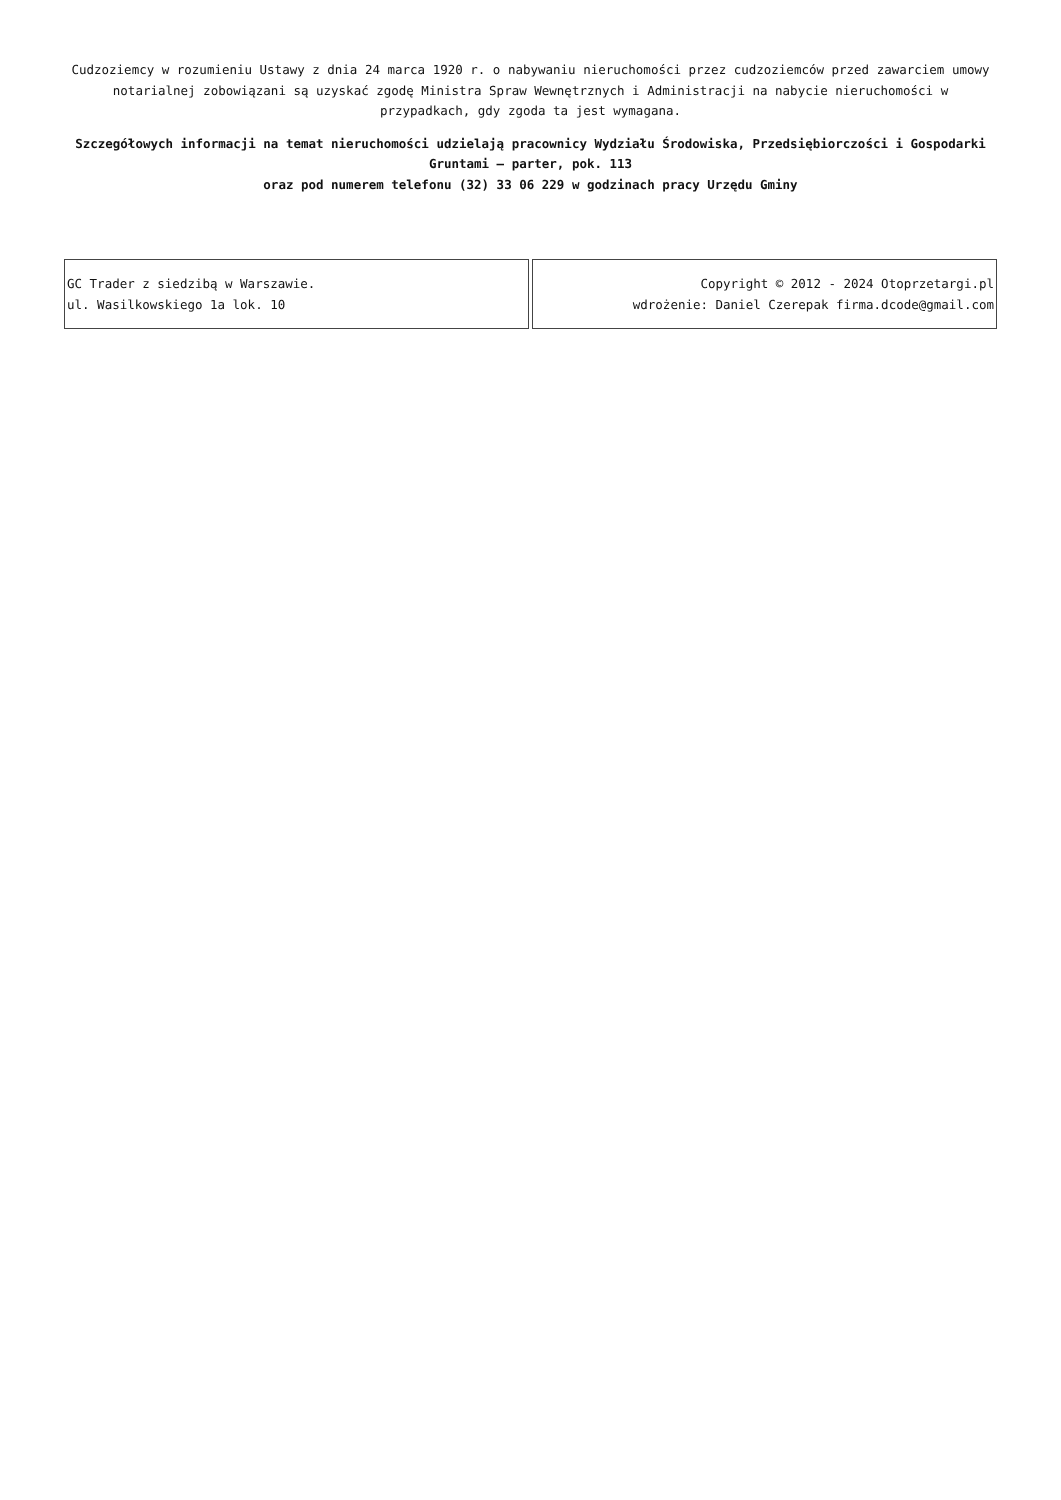Cudzoziemcy w rozumieniu Ustawy z dnia 24 marca 1920 r. o nabywaniu nieruchomości przez cudzoziemców przed zawarciem umowy notarialnej zobowiązani są uzyskać zgodę Ministra Spraw Wewnętrznych i Administracji na nabycie nieruchomości w przypadkach, gdy zgoda ta jest wymagana.
Szczegółowych informacji na temat nieruchomości udzielają pracownicy Wydziału Środowiska, Przedsiębiorczości i Gospodarki Gruntami – parter, pok. 113
oraz pod numerem telefonu (32) 33 06 229 w godzinach pracy Urzędu Gminy
| GC Trader z siedzibą w Warszawie. ul. Wasilkowskiego 1a lok. 10 | Copyright © 2012 - 2024 Otoprzetargi.pl wdrożenie: Daniel Czerepak firma.dcode@gmail.com |